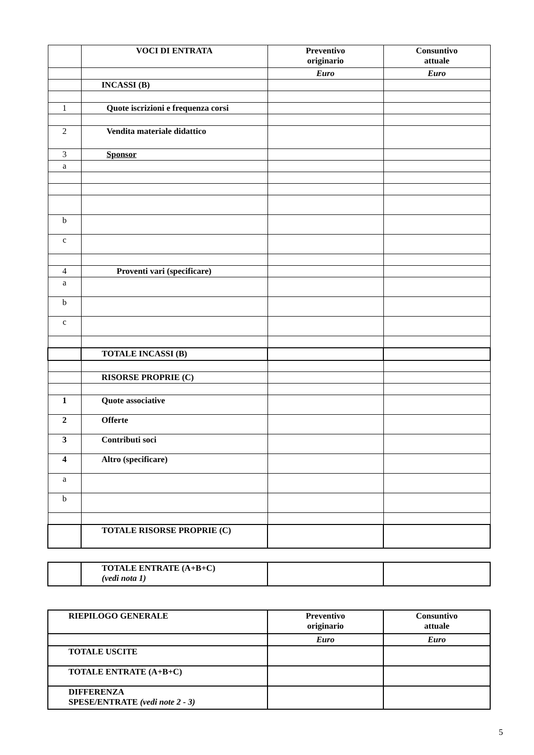| | VOCI DI ENTRATA | Preventivo originario | Consuntivo attuale |
| | | Euro | Euro |
| | INCASSI (B) | | |
| 1 | Quote iscrizioni e frequenza corsi | | |
| 2 | Vendita materiale didattico | | |
| 3 | Sponsor | | |
| a | | | |
| b | | | |
| c | | | |
| 4 | Proventi vari (specificare) | | |
| a | | | |
| b | | | |
| c | | | |
| | TOTALE INCASSI (B) | | |
| | RISORSE PROPRIE (C) | | |
| 1 | Quote associative | | |
| 2 | Offerte | | |
| 3 | Contributi soci | | |
| 4 | Altro (specificare) | | |
| a | | | |
| b | | | |
| | TOTALE RISORSE PROPRIE (C) | | |
| | TOTALE ENTRATE (A+B+C) (vedi nota 1) | | |
| RIEPILOGO GENERALE | Preventivo originario | Consuntivo attuale |
| | Euro | Euro |
| TOTALE USCITE | | |
| TOTALE ENTRATE (A+B+C) | | |
| DIFFERENZA SPESE/ENTRATE (vedi note 2 - 3) | | |
5